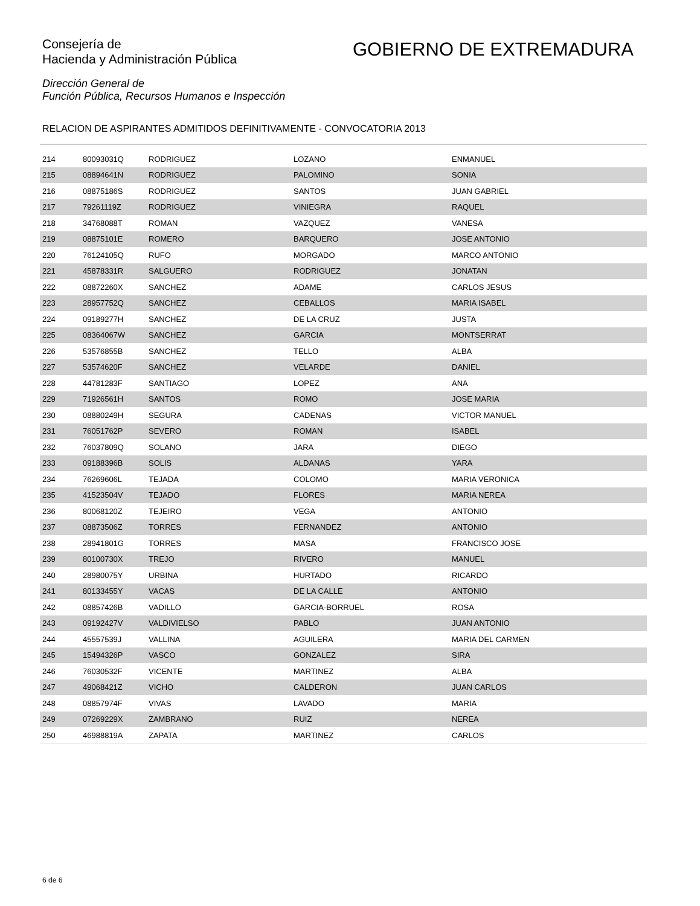Consejería de
Hacienda y Administración Pública
GOBIERNO DE EXTREMADURA
Dirección General de
Función Pública, Recursos Humanos e Inspección
RELACION DE ASPIRANTES ADMITIDOS DEFINITIVAMENTE - CONVOCATORIA 2013
| 214 | 80093031Q | RODRIGUEZ | LOZANO | ENMANUEL |
| 215 | 08894641N | RODRIGUEZ | PALOMINO | SONIA |
| 216 | 08875186S | RODRIGUEZ | SANTOS | JUAN GABRIEL |
| 217 | 79261119Z | RODRIGUEZ | VINIEGRA | RAQUEL |
| 218 | 34768088T | ROMAN | VAZQUEZ | VANESA |
| 219 | 08875101E | ROMERO | BARQUERO | JOSE ANTONIO |
| 220 | 76124105Q | RUFO | MORGADO | MARCO ANTONIO |
| 221 | 45878331R | SALGUERO | RODRIGUEZ | JONATAN |
| 222 | 08872260X | SANCHEZ | ADAME | CARLOS JESUS |
| 223 | 28957752Q | SANCHEZ | CEBALLOS | MARIA ISABEL |
| 224 | 09189277H | SANCHEZ | DE LA CRUZ | JUSTA |
| 225 | 08364067W | SANCHEZ | GARCIA | MONTSERRAT |
| 226 | 53576855B | SANCHEZ | TELLO | ALBA |
| 227 | 53574620F | SANCHEZ | VELARDE | DANIEL |
| 228 | 44781283F | SANTIAGO | LOPEZ | ANA |
| 229 | 71926561H | SANTOS | ROMO | JOSE MARIA |
| 230 | 08880249H | SEGURA | CADENAS | VICTOR MANUEL |
| 231 | 76051762P | SEVERO | ROMAN | ISABEL |
| 232 | 76037809Q | SOLANO | JARA | DIEGO |
| 233 | 09188396B | SOLIS | ALDANAS | YARA |
| 234 | 76269606L | TEJADA | COLOMO | MARIA VERONICA |
| 235 | 41523504V | TEJADO | FLORES | MARIA NEREA |
| 236 | 80068120Z | TEJEIRO | VEGA | ANTONIO |
| 237 | 08873506Z | TORRES | FERNANDEZ | ANTONIO |
| 238 | 28941801G | TORRES | MASA | FRANCISCO JOSE |
| 239 | 80100730X | TREJO | RIVERO | MANUEL |
| 240 | 28980075Y | URBINA | HURTADO | RICARDO |
| 241 | 80133455Y | VACAS | DE LA CALLE | ANTONIO |
| 242 | 08857426B | VADILLO | GARCIA-BORRUEL | ROSA |
| 243 | 09192427V | VALDIVIELSO | PABLO | JUAN ANTONIO |
| 244 | 45557539J | VALLINA | AGUILERA | MARIA DEL CARMEN |
| 245 | 15494326P | VASCO | GONZALEZ | SIRA |
| 246 | 76030532F | VICENTE | MARTINEZ | ALBA |
| 247 | 49068421Z | VICHO | CALDERON | JUAN CARLOS |
| 248 | 08857974F | VIVAS | LAVADO | MARIA |
| 249 | 07269229X | ZAMBRANO | RUIZ | NEREA |
| 250 | 46988819A | ZAPATA | MARTINEZ | CARLOS |
6 de 6